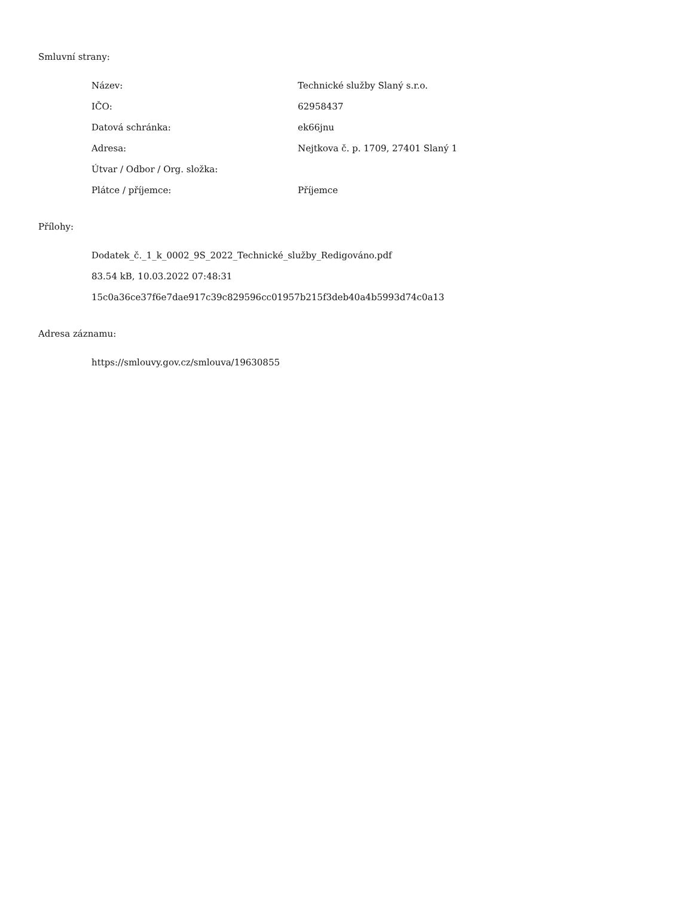Smluvní strany:
| Název: | Technické služby Slaný s.r.o. |
| IČO: | 62958437 |
| Datová schránka: | ek66jnu |
| Adresa: | Nejtkova č. p. 1709, 27401 Slaný 1 |
| Útvar / Odbor / Org. složka: | |
| Plátce / příjemce: | Příjemce |
Přílohy:
Dodatek_č._1_k_0002_9S_2022_Technické_služby_Redigováno.pdf
83.54 kB, 10.03.2022 07:48:31
15c0a36ce37f6e7dae917c39c829596cc01957b215f3deb40a4b5993d74c0a13
Adresa záznamu:
https://smlouvy.gov.cz/smlouva/19630855